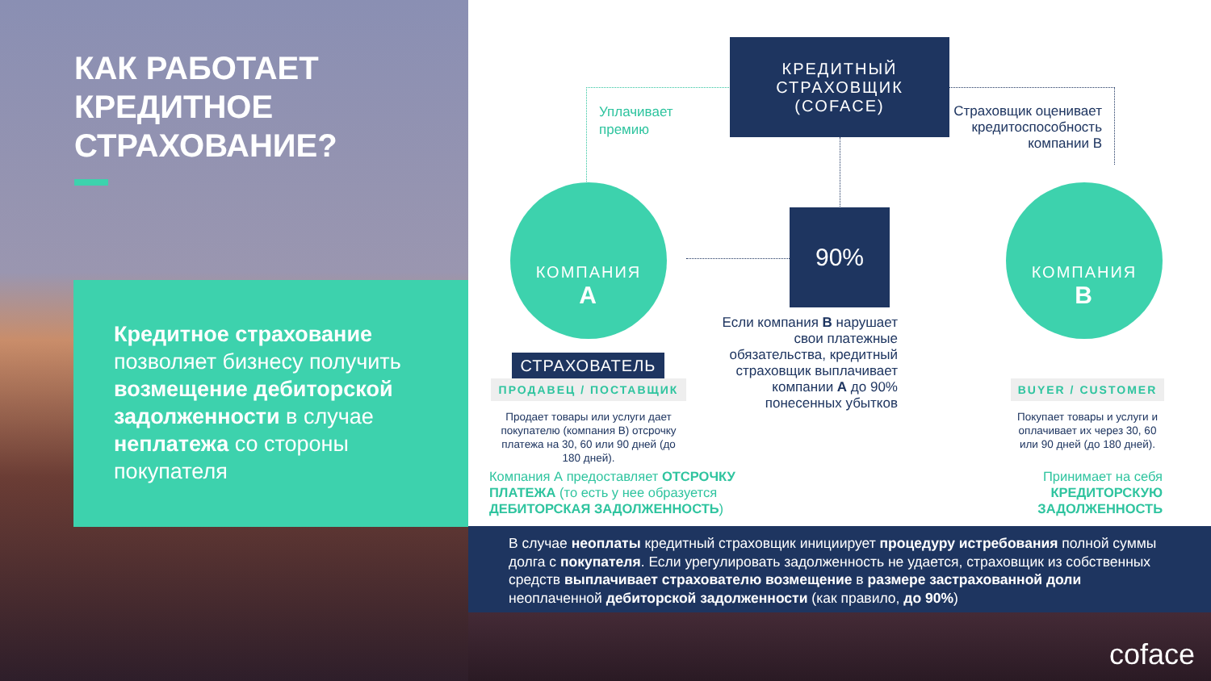КАК РАБОТАЕТ
КРЕДИТНОЕ
СТРАХОВАНИЕ?
Кредитное страхование позволяет бизнесу получить возмещение дебиторской задолженности в случае неплатежа со стороны покупателя
КРЕДИТНЫЙ
СТРАХОВЩИК
(COFACE)
Уплачивает
премию
Страховщик оценивает кредитоспособность компании B
КОМПАНИЯ
A
90%
КОМПАНИЯ
B
Если компания B нарушает свои платежные обязательства, кредитный страховщик выплачивает компании A до 90% понесенных убытков
СТРАХОВАТЕЛЬ
ПРОДАВЕЦ / ПОСТАВЩИК
Продает товары или услуги дает покупателю (компания B) отсрочку платежа на 30, 60 или 90 дней (до 180 дней).
Компания А предоставляет ОТСРОЧКУ ПЛАТЕЖА (то есть у нее образуется ДЕБИТОРСКАЯ ЗАДОЛЖЕННОСТЬ)
BUYER / CUSTOMER
Покупает товары и услуги и оплачивает их через 30, 60 или 90 дней (до 180 дней).
Принимает на себя КРЕДИТОРСКУЮ ЗАДОЛЖЕННОСТЬ
В случае неоплаты кредитный страховщик инициирует процедуру истребования полной суммы долга с покупателя. Если урегулировать задолженность не удается, страховщик из собственных средств выплачивает страхователю возмещение в размере застрахованной доли неоплаченной дебиторской задолженности (как правило, до 90%)
coface